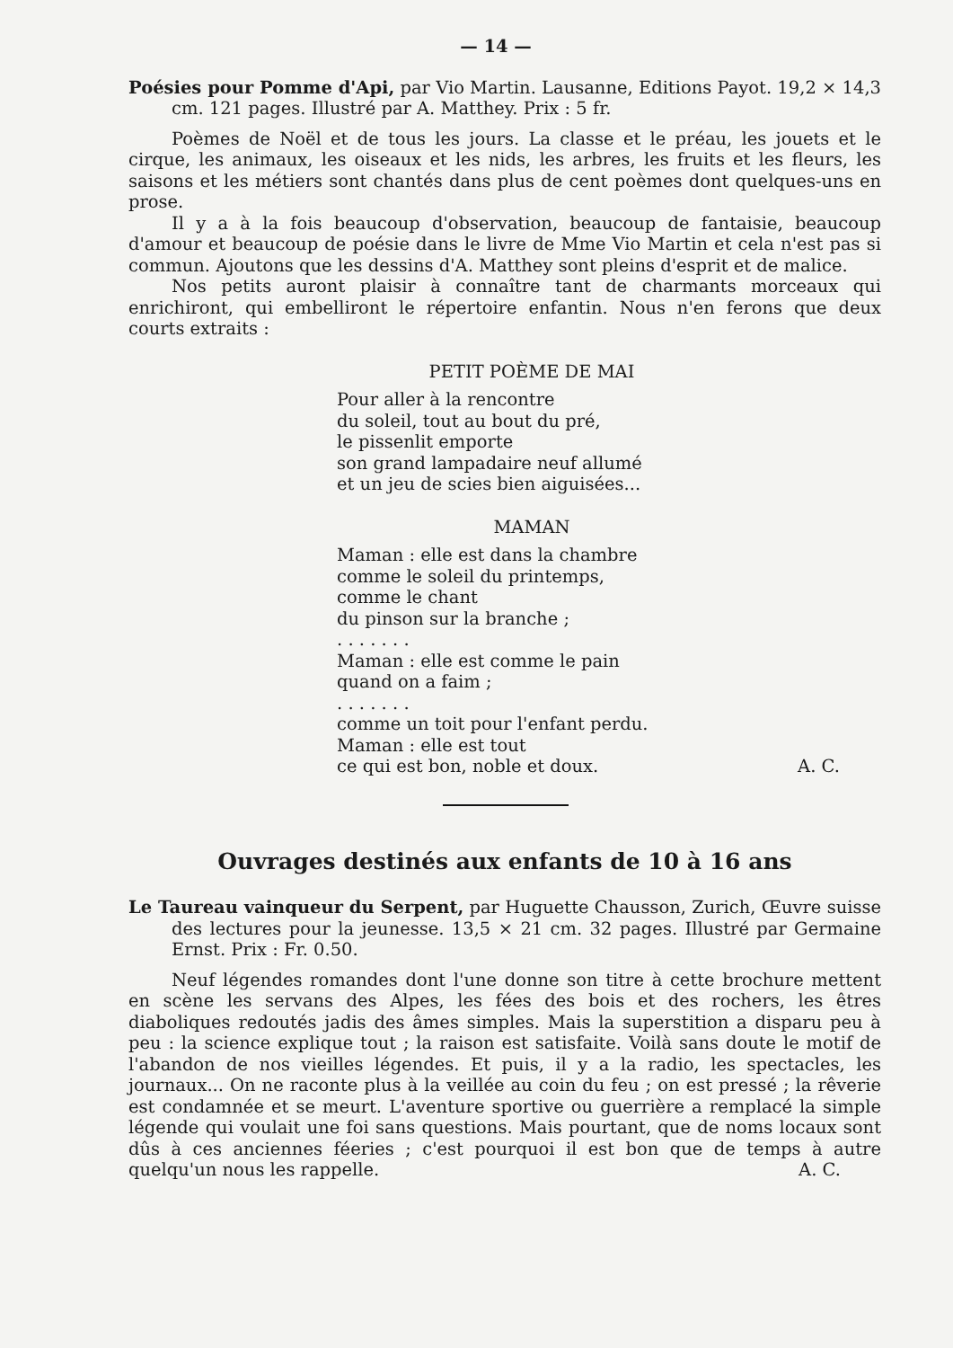— 14 —
Poésies pour Pomme d'Api, par Vio Martin. Lausanne, Editions Payot. 19,2 × 14,3 cm. 121 pages. Illustré par A. Matthey. Prix : 5 fr.
Poèmes de Noël et de tous les jours. La classe et le préau, les jouets et le cirque, les animaux, les oiseaux et les nids, les arbres, les fruits et les fleurs, les saisons et les métiers sont chantés dans plus de cent poèmes dont quelques-uns en prose.
Il y a à la fois beaucoup d'observation, beaucoup de fantaisie, beaucoup d'amour et beaucoup de poésie dans le livre de Mme Vio Martin et cela n'est pas si commun. Ajoutons que les dessins d'A. Matthey sont pleins d'esprit et de malice.
Nos petits auront plaisir à connaître tant de charmants morceaux qui enrichiront, qui embelliront le répertoire enfantin. Nous n'en ferons que deux courts extraits :
PETIT POÈME DE MAI
Pour aller à la rencontre
du soleil, tout au bout du pré,
le pissenlit emporte
son grand lampadaire neuf allumé
et un jeu de scies bien aiguisées...
MAMAN
Maman : elle est dans la chambre
comme le soleil du printemps,
comme le chant
du pinson sur la branche ;
. . . . . . .
Maman : elle est comme le pain
quand on a faim ;
. . . . . . .
comme un toit pour l'enfant perdu.
Maman : elle est tout
ce qui est bon, noble et doux. A. C.
Ouvrages destinés aux enfants de 10 à 16 ans
Le Taureau vainqueur du Serpent, par Huguette Chausson, Zurich, Œuvre suisse des lectures pour la jeunesse. 13,5 × 21 cm. 32 pages. Illustré par Germaine Ernst. Prix : Fr. 0.50.
Neuf légendes romandes dont l'une donne son titre à cette brochure mettent en scène les servans des Alpes, les fées des bois et des rochers, les êtres diaboliques redoutés jadis des âmes simples. Mais la superstition a disparu peu à peu : la science explique tout ; la raison est satisfaite. Voilà sans doute le motif de l'abandon de nos vieilles légendes. Et puis, il y a la radio, les spectacles, les journaux... On ne raconte plus à la veillée au coin du feu ; on est pressé ; la rêverie est condamnée et se meurt. L'aventure sportive ou guerrière a remplacé la simple légende qui voulait une foi sans questions. Mais pourtant, que de noms locaux sont dûs à ces anciennes féeries ; c'est pourquoi il est bon que de temps à autre quelqu'un nous les rappelle. A. C.